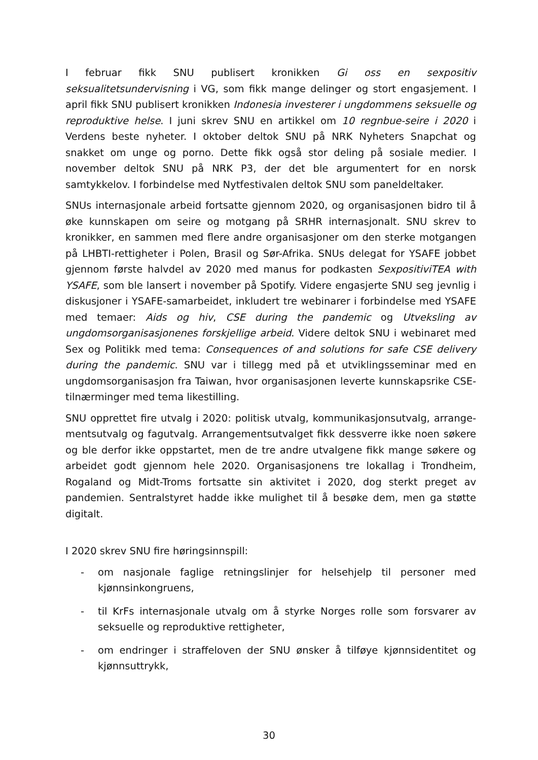I februar fikk SNU publisert kronikken Gi oss en sexpositiv seksualitetsundervisning i VG, som fikk mange delinger og stort engasjement. I april fikk SNU publisert kronikken Indonesia investerer i ungdommens seksuelle og reproduktive helse. I juni skrev SNU en artikkel om 10 regnbue-seire i 2020 i Verdens beste nyheter. I oktober deltok SNU på NRK Nyheters Snapchat og snakket om unge og porno. Dette fikk også stor deling på sosiale medier. I november deltok SNU på NRK P3, der det ble argumentert for en norsk samtykkelov. I forbindelse med Nytfestivalen deltok SNU som paneldeltaker.
SNUs internasjonale arbeid fortsatte gjennom 2020, og organisasjonen bidro til å øke kunnskapen om seire og motgang på SRHR internasjonalt. SNU skrev to kronikker, en sammen med flere andre organisasjoner om den sterke motgangen på LHBTI-rettigheter i Polen, Brasil og Sør-Afrika. SNUs delegat for YSAFE jobbet gjennom første halvdel av 2020 med manus for podkasten SexpositiviTEA with YSAFE, som ble lansert i november på Spotify. Videre engasjerte SNU seg jevnlig i diskusjoner i YSAFE-samarbeidet, inkludert tre webinarer i forbindelse med YSAFE med temaer: Aids og hiv, CSE during the pandemic og Utveksling av ungdomsorganisasjonenes forskjellige arbeid. Videre deltok SNU i webinaret med Sex og Politikk med tema: Consequences of and solutions for safe CSE delivery during the pandemic. SNU var i tillegg med på et utviklingsseminar med en ungdomsorganisasjon fra Taiwan, hvor organisasjonen leverte kunnskapsrike CSE-tilnærminger med tema likestilling.
SNU opprettet fire utvalg i 2020: politisk utvalg, kommunikasjonsutvalg, arrange-mentsutvalg og fagutvalg. Arrangementsutvalget fikk dessverre ikke noen søkere og ble derfor ikke oppstartet, men de tre andre utvalgene fikk mange søkere og arbeidet godt gjennom hele 2020. Organisasjonens tre lokallag i Trondheim, Rogaland og Midt-Troms fortsatte sin aktivitet i 2020, dog sterkt preget av pandemien. Sentralstyret hadde ikke mulighet til å besøke dem, men ga støtte digitalt.
I 2020 skrev SNU fire høringsinnspill:
- om nasjonale faglige retningslinjer for helsehjelp til personer med kjønnsinkongruens,
- til KrFs internasjonale utvalg om å styrke Norges rolle som forsvarer av seksuelle og reproduktive rettigheter,
- om endringer i straffeloven der SNU ønsker å tilføye kjønnsidentitet og kjønnsuttrykk,
30